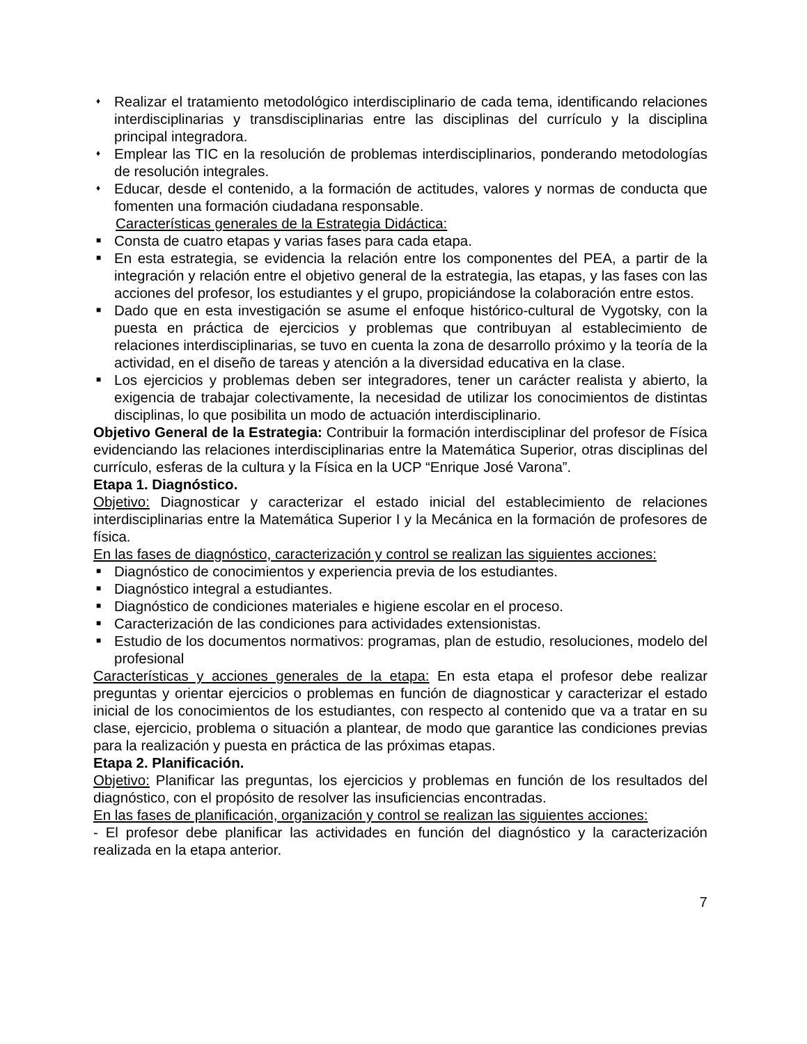♦ Realizar el tratamiento metodológico interdisciplinario de cada tema, identificando relaciones interdisciplinarias y transdisciplinarias entre las disciplinas del currículo y la disciplina principal integradora.
♦ Emplear las TIC en la resolución de problemas interdisciplinarios, ponderando metodologías de resolución integrales.
♦ Educar, desde el contenido, a la formación de actitudes, valores y normas de conducta que fomenten una formación ciudadana responsable.
Características generales de la Estrategia Didáctica:
■ Consta de cuatro etapas y varias fases para cada etapa.
■ En esta estrategia, se evidencia la relación entre los componentes del PEA, a partir de la integración y relación entre el objetivo general de la estrategia, las etapas, y las fases con las acciones del profesor, los estudiantes y el grupo, propiciándose la colaboración entre estos.
■ Dado que en esta investigación se asume el enfoque histórico-cultural de Vygotsky, con la puesta en práctica de ejercicios y problemas que contribuyan al establecimiento de relaciones interdisciplinarias, se tuvo en cuenta la zona de desarrollo próximo y la teoría de la actividad, en el diseño de tareas y atención a la diversidad educativa en la clase.
■ Los ejercicios y problemas deben ser integradores, tener un carácter realista y abierto, la exigencia de trabajar colectivamente, la necesidad de utilizar los conocimientos de distintas disciplinas, lo que posibilita un modo de actuación interdisciplinario.
Objetivo General de la Estrategia: Contribuir la formación interdisciplinar del profesor de Física evidenciando las relaciones interdisciplinarias entre la Matemática Superior, otras disciplinas del currículo, esferas de la cultura y la Física en la UCP “Enrique José Varona”.
Etapa 1. Diagnóstico.
Objetivo: Diagnosticar y caracterizar el estado inicial del establecimiento de relaciones interdisciplinarias entre la Matemática Superior I y la Mecánica en la formación de profesores de física.
En las fases de diagnóstico, caracterización y control se realizan las siguientes acciones:
■ Diagnóstico de conocimientos y experiencia previa de los estudiantes.
■ Diagnóstico integral a estudiantes.
■ Diagnóstico de condiciones materiales e higiene escolar en el proceso.
■ Caracterización de las condiciones para actividades extensionistas.
■ Estudio de los documentos normativos: programas, plan de estudio, resoluciones, modelo del profesional
Características y acciones generales de la etapa: En esta etapa el profesor debe realizar preguntas y orientar ejercicios o problemas en función de diagnosticar y caracterizar el estado inicial de los conocimientos de los estudiantes, con respecto al contenido que va a tratar en su clase, ejercicio, problema o situación a plantear, de modo que garantice las condiciones previas para la realización y puesta en práctica de las próximas etapas.
Etapa 2. Planificación.
Objetivo: Planificar las preguntas, los ejercicios y problemas en función de los resultados del diagnóstico, con el propósito de resolver las insuficiencias encontradas.
En las fases de planificación, organización y control se realizan las siguientes acciones:
- El profesor debe planificar las actividades en función del diagnóstico y la caracterización realizada en la etapa anterior.
7